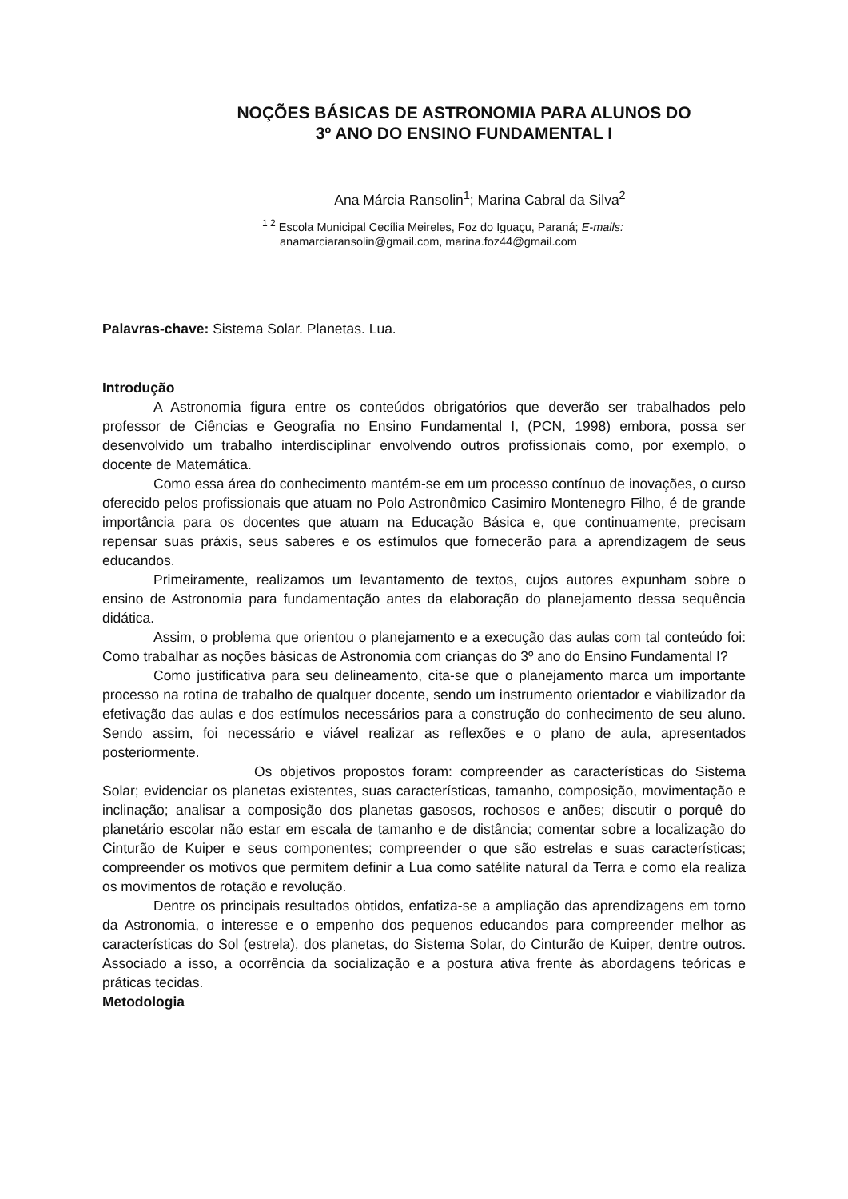NOÇÕES BÁSICAS DE ASTRONOMIA PARA ALUNOS DO
3º ANO DO ENSINO FUNDAMENTAL I
Ana Márcia Ransolin<sup>1</sup>; Marina Cabral da Silva<sup>2</sup>
<sup>1 2</sup> Escola Municipal Cecília Meireles, Foz do Iguaçu, Paraná; E-mails:
anamarciaransolin@gmail.com, marina.foz44@gmail.com
Palavras-chave: Sistema Solar. Planetas. Lua.
Introdução
A Astronomia figura entre os conteúdos obrigatórios que deverão ser trabalhados pelo professor de Ciências e Geografia no Ensino Fundamental I, (PCN, 1998) embora, possa ser desenvolvido um trabalho interdisciplinar envolvendo outros profissionais como, por exemplo, o docente de Matemática.
Como essa área do conhecimento mantém-se em um processo contínuo de inovações, o curso oferecido pelos profissionais que atuam no Polo Astronômico Casimiro Montenegro Filho, é de grande importância para os docentes que atuam na Educação Básica e, que continuamente, precisam repensar suas práxis, seus saberes e os estímulos que fornecerão para a aprendizagem de seus educandos.
Primeiramente, realizamos um levantamento de textos, cujos autores expunham sobre o ensino de Astronomia para fundamentação antes da elaboração do planejamento dessa sequência didática.
Assim, o problema que orientou o planejamento e a execução das aulas com tal conteúdo foi: Como trabalhar as noções básicas de Astronomia com crianças do 3º ano do Ensino Fundamental I?
Como justificativa para seu delineamento, cita-se que o planejamento marca um importante processo na rotina de trabalho de qualquer docente, sendo um instrumento orientador e viabilizador da efetivação das aulas e dos estímulos necessários para a construção do conhecimento de seu aluno. Sendo assim, foi necessário e viável realizar as reflexões e o plano de aula, apresentados posteriormente.
Os objetivos propostos foram: compreender as características do Sistema Solar; evidenciar os planetas existentes, suas características, tamanho, composição, movimentação e inclinação; analisar a composição dos planetas gasosos, rochosos e anões; discutir o porquê do planetário escolar não estar em escala de tamanho e de distância; comentar sobre a localização do Cinturão de Kuiper e seus componentes; compreender o que são estrelas e suas características; compreender os motivos que permitem definir a Lua como satélite natural da Terra e como ela realiza os movimentos de rotação e revolução.
Dentre os principais resultados obtidos, enfatiza-se a ampliação das aprendizagens em torno da Astronomia, o interesse e o empenho dos pequenos educandos para compreender melhor as características do Sol (estrela), dos planetas, do Sistema Solar, do Cinturão de Kuiper, dentre outros. Associado a isso, a ocorrência da socialização e a postura ativa frente às abordagens teóricas e práticas tecidas.
Metodologia